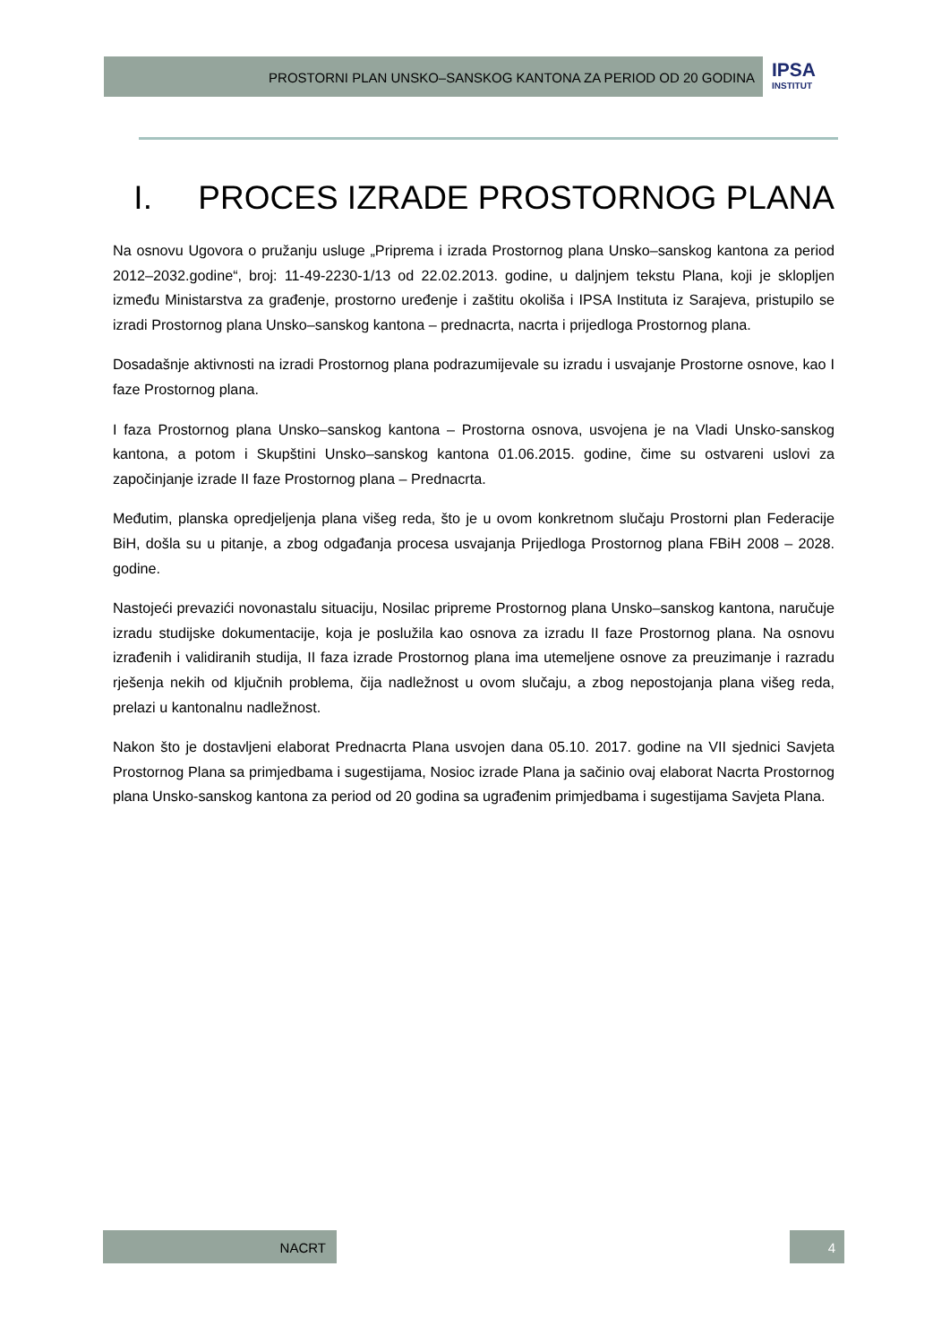PROSTORNI PLAN UNSKO–SANSKOG KANTONA ZA PERIOD OD 20 GODINA IPSA
INSTITUT
I. PROCES IZRADE PROSTORNOG PLANA
Na osnovu Ugovora o pružanju usluge „Priprema i izrada Prostornog plana Unsko–sanskog kantona za period 2012–2032.godine“, broj: 11-49-2230-1/13 od 22.02.2013. godine, u daljnjem tekstu Plana, koji je sklopljen između Ministarstva za građenje, prostorno uređenje i zaštitu okoliša i IPSA Instituta iz Sarajeva, pristupilo se izradi Prostornog plana Unsko–sanskog kantona – prednacrta, nacrta i prijedloga Prostornog plana.
Dosadašnje aktivnosti na izradi Prostornog plana podrazumijevale su izradu i usvajanje Prostorne osnove, kao I faze Prostornog plana.
I faza Prostornog plana Unsko–sanskog kantona – Prostorna osnova, usvojena je na Vladi Unsko-sanskog kantona, a potom i Skupštini Unsko–sanskog kantona 01.06.2015. godine, čime su ostvareni uslovi za započinjanje izrade II faze Prostornog plana – Prednacrta.
Međutim, planska opredjeljenja plana višeg reda, što je u ovom konkretnom slučaju Prostorni plan Federacije BiH, došla su u pitanje, a zbog odgađanja procesa usvajanja Prijedloga Prostornog plana FBiH 2008 – 2028. godine.
Nastojeći prevazići novonastalu situaciju, Nosilac pripreme Prostornog plana Unsko–sanskog kantona, naručuje izradu studijske dokumentacije, koja je poslužila kao osnova za izradu II faze Prostornog plana. Na osnovu izrađenih i validiranih studija, II faza izrade Prostornog plana ima utemeljene osnove za preuzimanje i razradu rješenja nekih od ključnih problema, čija nadležnost u ovom slučaju, a zbog nepostojanja plana višeg reda, prelazi u kantonalnu nadležnost.
Nakon što je dostavljeni elaborat Prednacrta Plana usvojen dana 05.10. 2017. godine na VII sjednici Savjeta Prostornog Plana sa primjedbama i sugestijama, Nosioc izrade Plana ja sačinio ovaj elaborat Nacrta Prostornog plana Unsko-sanskog kantona za period od 20 godina sa ugrađenim primjedbama i sugestijama Savjeta Plana.
NACRT 4